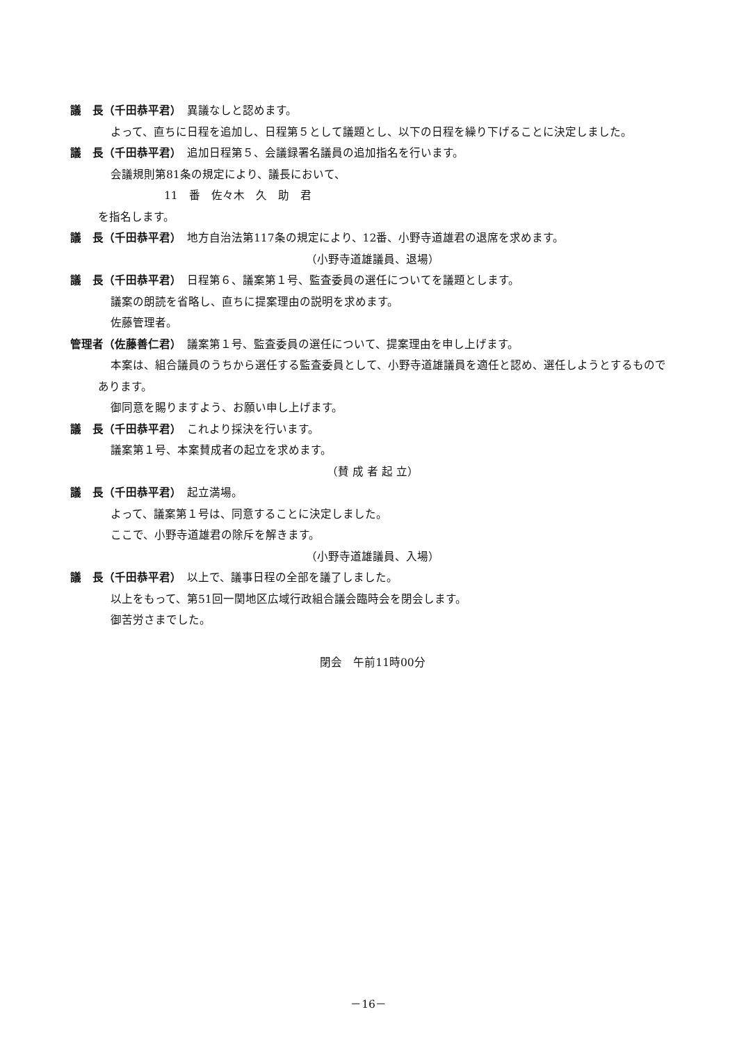議　長（千田恭平君）　異議なしと認めます。
よって、直ちに日程を追加し、日程第５として議題とし、以下の日程を繰り下げることに決定しました。
議　長（千田恭平君）　追加日程第５、会議録署名議員の追加指名を行います。
会議規則第81条の規定により、議長において、
11　番　佐々木　久　助　君
を指名します。
議　長（千田恭平君）　地方自治法第117条の規定により、12番、小野寺道雄君の退席を求めます。
（小野寺道雄議員、退場）
議　長（千田恭平君）　日程第６、議案第１号、監査委員の選任についてを議題とします。
議案の朗読を省略し、直ちに提案理由の説明を求めます。
佐藤管理者。
管理者（佐藤善仁君）　議案第１号、監査委員の選任について、提案理由を申し上げます。
本案は、組合議員のうちから選任する監査委員として、小野寺道雄議員を適任と認め、選任しようとするものであります。
御同意を賜りますよう、お願い申し上げます。
議　長（千田恭平君）　これより採決を行います。
議案第１号、本案賛成者の起立を求めます。
（賛 成 者 起 立）
議　長（千田恭平君）　起立満場。
よって、議案第１号は、同意することに決定しました。
ここで、小野寺道雄君の除斥を解きます。
（小野寺道雄議員、入場）
議　長（千田恭平君）　以上で、議事日程の全部を議了しました。
以上をもって、第51回一関地区広域行政組合議会臨時会を閉会します。
御苦労さまでした。
閉会　午前11時00分
－16－